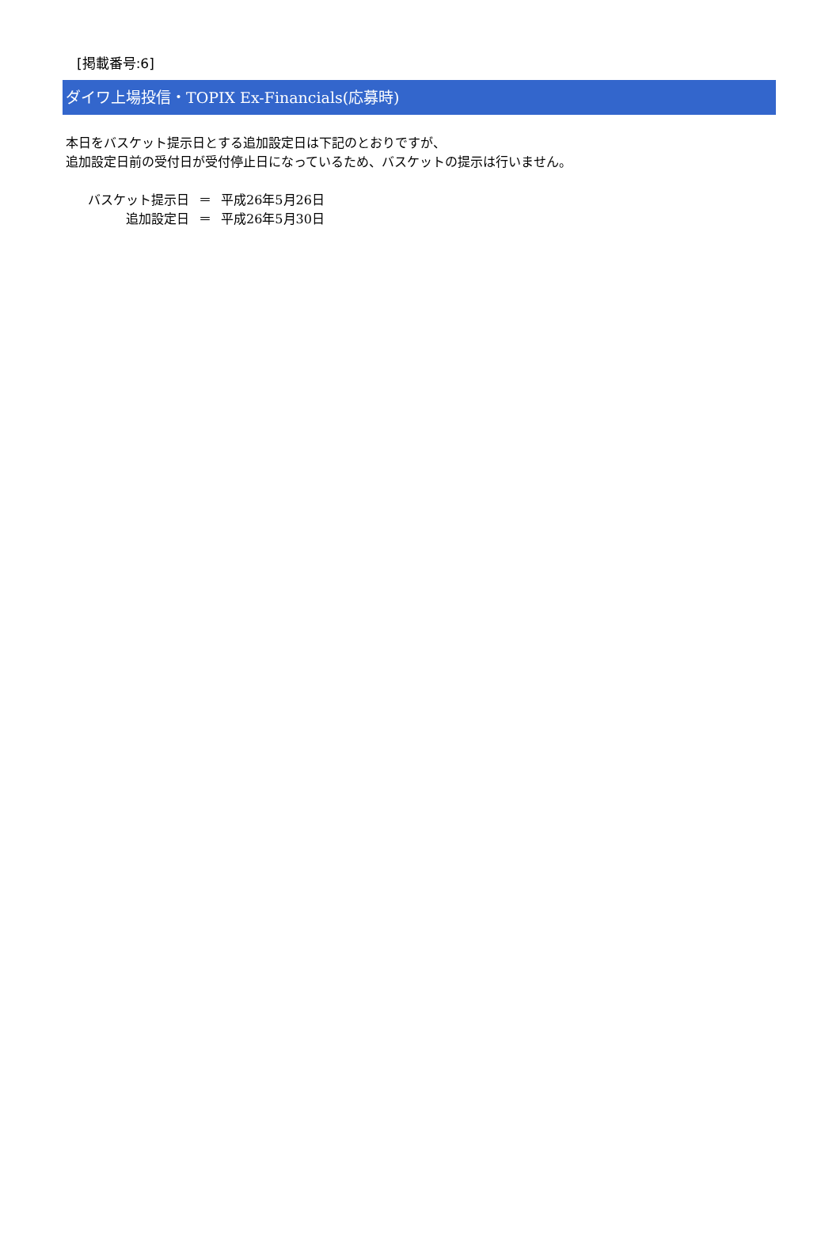[掲載番号:6]
ダイワ上場投信・TOPIX Ex-Financials(応募時)
本日をバスケット提示日とする追加設定日は下記のとおりですが、
追加設定日前の受付日が受付停止日になっているため、バスケットの提示は行いません。
| バスケット提示日 | ＝ | 平成26年5月26日 |
| 追加設定日 | ＝ | 平成26年5月30日 |